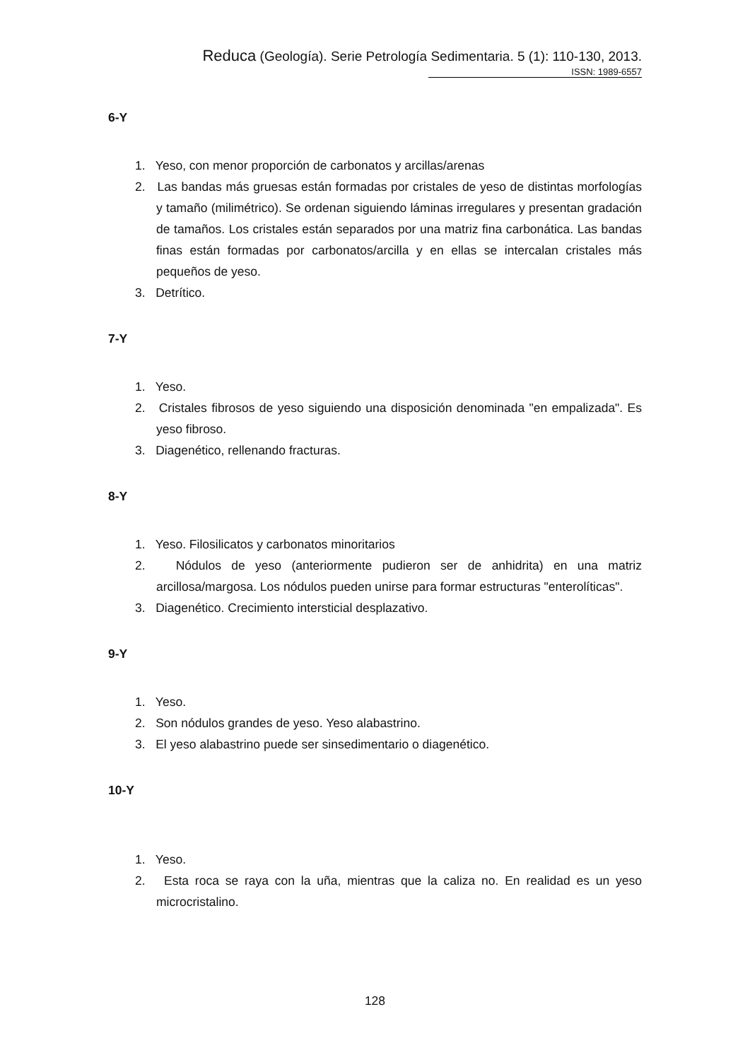Reduca (Geología). Serie Petrología Sedimentaria. 5 (1): 110-130, 2013.
ISSN: 1989-6557
6-Y
1. Yeso, con menor proporción de carbonatos y arcillas/arenas
2. Las bandas más gruesas están formadas por cristales de yeso de distintas morfologías y tamaño (milimétrico). Se ordenan siguiendo láminas irregulares y presentan gradación de tamaños. Los cristales están separados por una matriz fina carbonática. Las bandas finas están formadas por carbonatos/arcilla y en ellas se intercalan cristales más pequeños de yeso.
3. Detrítico.
7-Y
1. Yeso.
2. Cristales fibrosos de yeso siguiendo una disposición denominada "en empalizada". Es yeso fibroso.
3. Diagenético, rellenando fracturas.
8-Y
1. Yeso. Filosilicatos y carbonatos minoritarios
2. Nódulos de yeso (anteriormente pudieron ser de anhidrita) en una matriz arcillosa/margosa. Los nódulos pueden unirse para formar estructuras "enterolíticas".
3. Diagenético. Crecimiento intersticial desplazativo.
9-Y
1. Yeso.
2. Son nódulos grandes de yeso. Yeso alabastrino.
3. El yeso alabastrino puede ser sinsedimentario o diagenético.
10-Y
1. Yeso.
2. Esta roca se raya con la uña, mientras que la caliza no. En realidad es un yeso microcristalino.
128